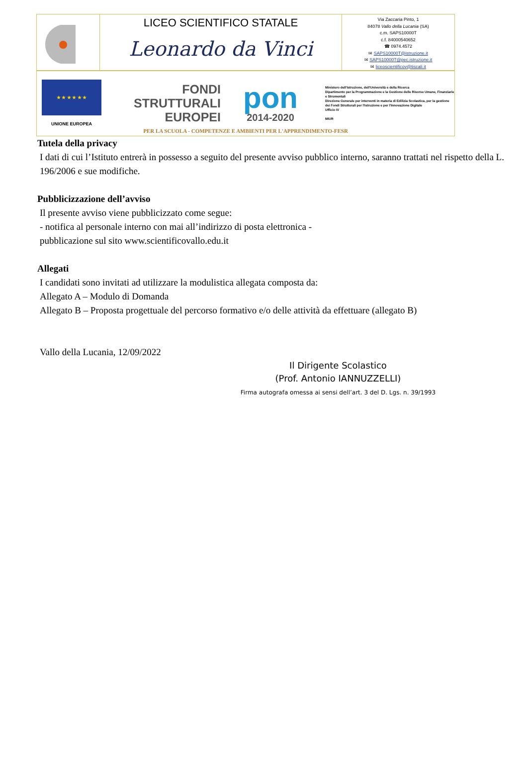LICEO SCIENTIFICO STATALE
Leonardo da Vinci
Via Zaccaria Pinto, 1
84078 Vallo della Lucania (SA)
c.m. SAPS10000T
c.f. 84000540652
☎ 0974.4572
✉ SAPS10000T@istruzione.it
✉ SAPS10000T@pec.istruzione.it
✉ liceoscientificov@tiscali.it
★ ★ ★ ★ ★ ★
UNIONE EUROPEA
FONDI
STRUTTURALI
EUROPEI
pon
2014-2020
Ministero dell'Istruzione, dell'Università e della Ricerca
Dipartimento per la Programmazione e la Gestione delle Risorse Umane, Finanziarie e Strumentali
Direzione Generale per interventi in materia di Edilizia Scolastica, per la gestione dei Fondi Strutturali per l'Istruzione e per l'Innovazione Digitale
Ufficio IV
MIUR
PER LA SCUOLA - COMPETENZE E AMBIENTI PER L'APPRENDIMENTO-FESR
Tutela della privacy
I dati di cui l’Istituto entrerà in possesso a seguito del presente avviso pubblico interno, saranno trattati nel rispetto della L. 196/2006 e sue modifiche.
Pubblicizzazione dell’avviso
Il presente avviso viene pubblicizzato come segue:
- notifica al personale interno con mai all’indirizzo di posta elettronica -
pubblicazione sul sito www.scientificovallo.edu.it
Allegati
I candidati sono invitati ad utilizzare la modulistica allegata composta da:
Allegato A – Modulo di Domanda
Allegato B – Proposta progettuale del percorso formativo e/o delle attività da effettuare (allegato B)
Vallo della Lucania, 12/09/2022
Il Dirigente Scolastico
(Prof. Antonio IANNUZZELLI)
Firma autografa omessa ai sensi dell’art. 3 del D. Lgs. n. 39/1993